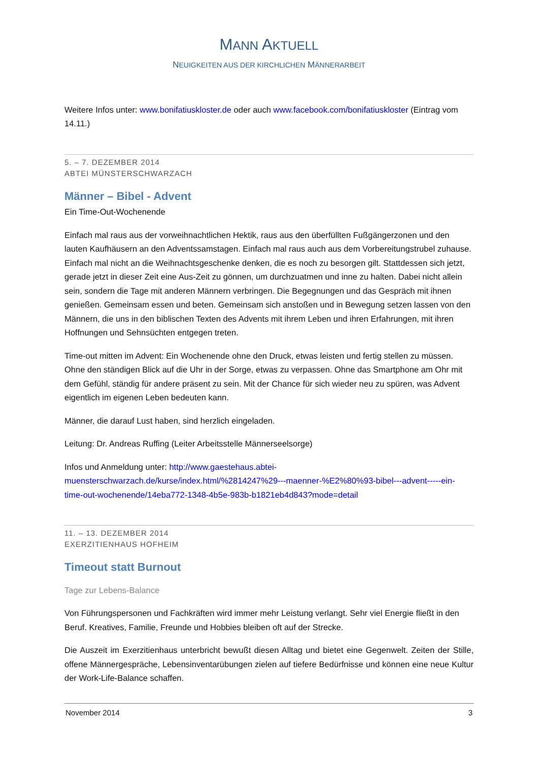MANN AKTUELL
NEUIGKEITEN AUS DER KIRCHLICHEN MÄNNERARBEIT
Weitere Infos unter: www.bonifatiuskloster.de oder auch www.facebook.com/bonifatiuskloster (Eintrag vom 14.11.)
5. – 7. DEZEMBER 2014
ABTEI MÜNSTERSCHWARZACH
Männer – Bibel - Advent
Ein Time-Out-Wochenende
Einfach mal raus aus der vorweihnachtlichen Hektik, raus aus den überfüllten Fußgängerzonen und den lauten Kaufhäusern an den Adventssamstagen. Einfach mal raus auch aus dem Vorbereitungstrubel zuhause. Einfach mal nicht an die Weihnachtsgeschenke denken, die es noch zu besorgen gilt. Stattdessen sich jetzt, gerade jetzt in dieser Zeit eine Aus-Zeit zu gönnen, um durchzuatmen und inne zu halten. Dabei nicht allein sein, sondern die Tage mit anderen Männern verbringen. Die Begegnungen und das Gespräch mit ihnen genießen. Gemeinsam essen und beten. Gemeinsam sich anstoßen und in Bewegung setzen lassen von den Männern, die uns in den biblischen Texten des Advents mit ihrem Leben und ihren Erfahrungen, mit ihren Hoffnungen und Sehnsüchten entgegen treten.
Time-out mitten im Advent: Ein Wochenende ohne den Druck, etwas leisten und fertig stellen zu müssen. Ohne den ständigen Blick auf die Uhr in der Sorge, etwas zu verpassen. Ohne das Smartphone am Ohr mit dem Gefühl, ständig für andere präsent zu sein. Mit der Chance für sich wieder neu zu spüren, was Advent eigentlich im eigenen Leben bedeuten kann.
Männer, die darauf Lust haben, sind herzlich eingeladen.
Leitung: Dr. Andreas Ruffing (Leiter Arbeitsstelle Männerseelsorge)
Infos und Anmeldung unter: http://www.gaestehaus.abtei-muensterschwarzach.de/kurse/index.html/%2814247%29---maenner-%E2%80%93-bibel---advent-----ein-time-out-wochenende/14eba772-1348-4b5e-983b-b1821eb4d843?mode=detail
11. – 13. DEZEMBER 2014
EXERZITIENHAUS HOFHEIM
Timeout statt Burnout
Tage zur Lebens-Balance
Von Führungspersonen und Fachkräften wird immer mehr Leistung verlangt. Sehr viel Energie fließt in den Beruf. Kreatives, Familie, Freunde und Hobbies bleiben oft auf der Strecke.
Die Auszeit im Exerzitienhaus unterbricht bewußt diesen Alltag und bietet eine Gegenwelt. Zeiten der Stille, offene Männergespräche, Lebensinventarübungen zielen auf tiefere Bedürfnisse und können eine neue Kultur der Work-Life-Balance schaffen.
November 2014 3